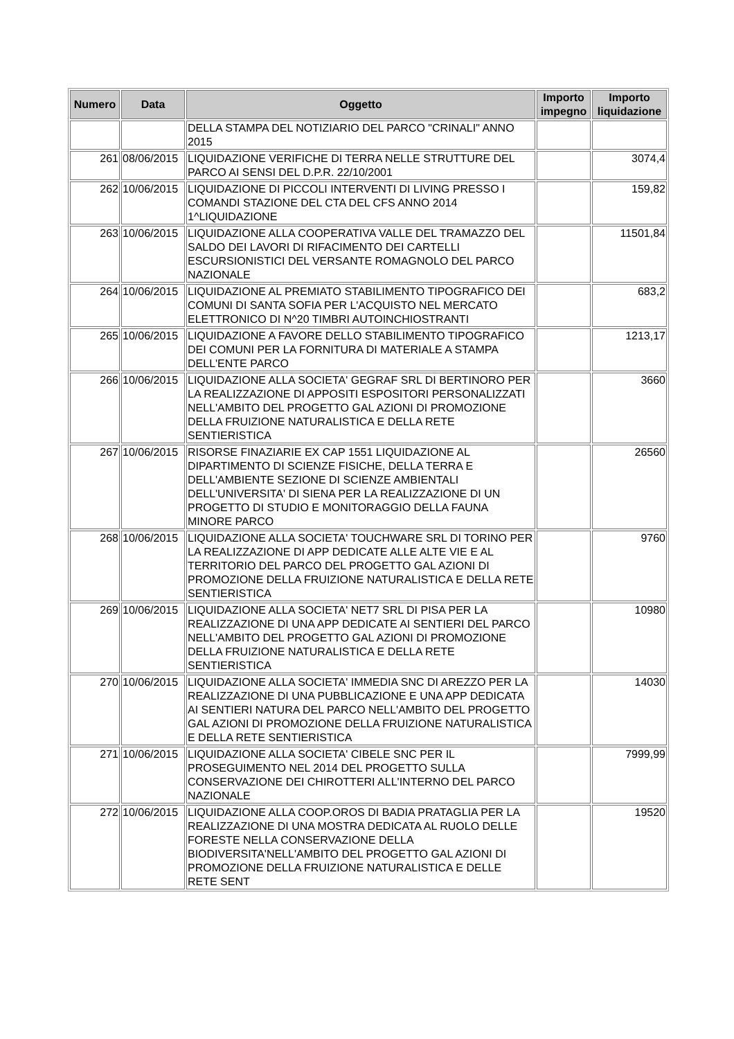| Numero | Data | Oggetto | Importo impegno | Importo liquidazione |
| --- | --- | --- | --- | --- |
| | | DELLA STAMPA DEL NOTIZIARIO DEL PARCO "CRINALI" ANNO 2015 | | |
| 261 | 08/06/2015 | LIQUIDAZIONE VERIFICHE DI TERRA NELLE STRUTTURE DEL PARCO AI SENSI DEL D.P.R. 22/10/2001 | | 3074,4 |
| 262 | 10/06/2015 | LIQUIDAZIONE DI PICCOLI INTERVENTI DI LIVING PRESSO I COMANDI STAZIONE DEL CTA DEL CFS ANNO 2014 1^LIQUIDAZIONE | | 159,82 |
| 263 | 10/06/2015 | LIQUIDAZIONE ALLA COOPERATIVA VALLE DEL TRAMAZZO DEL SALDO DEI LAVORI DI RIFACIMENTO DEI CARTELLI ESCURSIONISTICI DEL VERSANTE ROMAGNOLO DEL PARCO NAZIONALE | | 11501,84 |
| 264 | 10/06/2015 | LIQUIDAZIONE AL PREMIATO STABILIMENTO TIPOGRAFICO DEI COMUNI DI SANTA SOFIA PER L'ACQUISTO NEL MERCATO ELETTRONICO DI N^20 TIMBRI AUTOINCHIOSTRANTI | | 683,2 |
| 265 | 10/06/2015 | LIQUIDAZIONE A FAVORE DELLO STABILIMENTO TIPOGRAFICO DEI COMUNI PER LA FORNITURA DI MATERIALE A STAMPA DELL'ENTE PARCO | | 1213,17 |
| 266 | 10/06/2015 | LIQUIDAZIONE ALLA SOCIETA' GEGRAF SRL DI BERTINORO PER LA REALIZZAZIONE DI APPOSITI ESPOSITORI PERSONALIZZATI NELL'AMBITO DEL PROGETTO GAL AZIONI DI PROMOZIONE DELLA FRUIZIONE NATURALISTICA E DELLA RETE SENTIERISTICA | | 3660 |
| 267 | 10/06/2015 | RISORSE FINAZIARIE EX CAP 1551 LIQUIDAZIONE AL DIPARTIMENTO DI SCIENZE FISICHE, DELLA TERRA E DELL'AMBIENTE SEZIONE DI SCIENZE AMBIENTALI DELL'UNIVERSITA' DI SIENA PER LA REALIZZAZIONE DI UN PROGETTO DI STUDIO E MONITORAGGIO DELLA FAUNA MINORE PARCO | | 26560 |
| 268 | 10/06/2015 | LIQUIDAZIONE ALLA SOCIETA' TOUCHWARE SRL DI TORINO PER LA REALIZZAZIONE DI APP DEDICATE ALLE ALTE VIE E AL TERRITORIO DEL PARCO DEL PROGETTO GAL AZIONI DI PROMOZIONE DELLA FRUIZIONE NATURALISTICA E DELLA RETE SENTIERISTICA | | 9760 |
| 269 | 10/06/2015 | LIQUIDAZIONE ALLA SOCIETA' NET7 SRL DI PISA PER LA REALIZZAZIONE DI UNA APP DEDICATE AI SENTIERI DEL PARCO NELL'AMBITO DEL PROGETTO GAL AZIONI DI PROMOZIONE DELLA FRUIZIONE NATURALISTICA E DELLA RETE SENTIERISTICA | | 10980 |
| 270 | 10/06/2015 | LIQUIDAZIONE ALLA SOCIETA' IMMEDIA SNC DI AREZZO PER LA REALIZZAZIONE DI UNA PUBBLICAZIONE E UNA APP DEDICATA AI SENTIERI NATURA DEL PARCO NELL'AMBITO DEL PROGETTO GAL AZIONI DI PROMOZIONE DELLA FRUIZIONE NATURALISTICA E DELLA RETE SENTIERISTICA | | 14030 |
| 271 | 10/06/2015 | LIQUIDAZIONE ALLA SOCIETA' CIBELE SNC PER IL PROSEGUIMENTO NEL 2014 DEL PROGETTO SULLA CONSERVAZIONE DEI CHIROTTERI ALL'INTERNO DEL PARCO NAZIONALE | | 7999,99 |
| 272 | 10/06/2015 | LIQUIDAZIONE ALLA COOP.OROS DI BADIA PRATAGLIA PER LA REALIZZAZIONE DI UNA MOSTRA DEDICATA AL RUOLO DELLE FORESTE NELLA CONSERVAZIONE DELLA BIODIVERSITA'NELL'AMBITO DEL PROGETTO GAL AZIONI DI PROMOZIONE DELLA FRUIZIONE NATURALISTICA E DELLE RETE SENT | | 19520 |